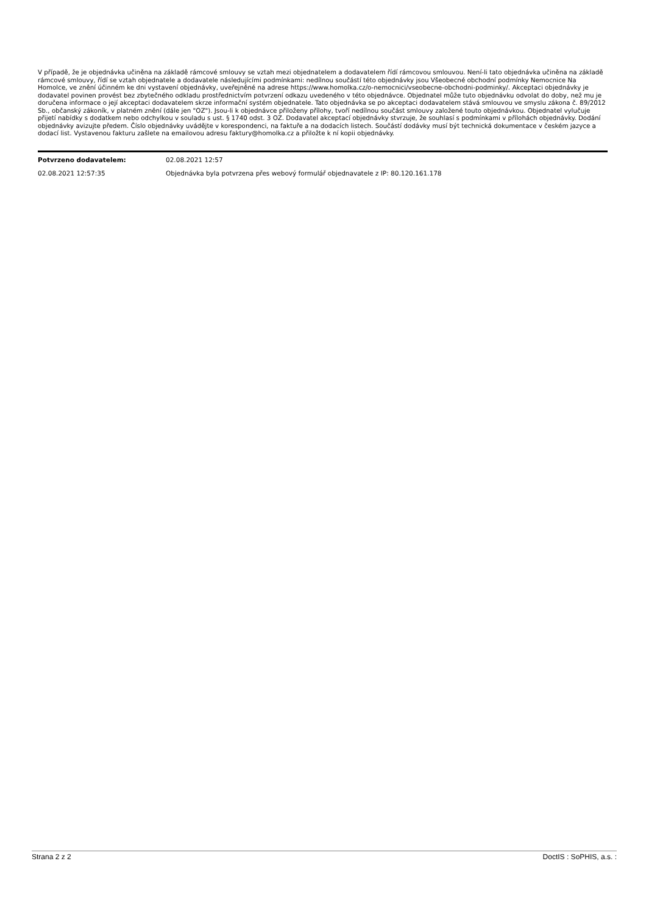V případě, že je objednávka učiněna na základě rámcové smlouvy se vztah mezi objednatelem a dodavatelem řídí rámcovou smlouvou. Není-li tato objednávka učiněna na základě rámcové smlouvy, řídí se vztah objednatele a dodavatele následujícími podmínkami: nedílnou součástí této objednávky jsou Všeobecné obchodní podmínky Nemocnice Na Homolce, ve znění účinném ke dni vystavení objednávky, uveřejněné na adrese https://www.homolka.cz/o-nemocnici/vseobecne-obchodni-podminky/. Akceptaci objednávky je dodavatel povinen provést bez zbytečného odkladu prostřednictvím potvrzení odkazu uvedeného v této objednávce. Objednatel může tuto objednávku odvolat do doby, než mu je doručena informace o její akceptaci dodavatelem skrze informační systém objednatele. Tato objednávka se po akceptaci dodavatelem stává smlouvou ve smyslu zákona č. 89/2012 Sb., občanský zákoník, v platném znění (dále jen "OZ"). Jsou-li k objednávce přiloženy přílohy, tvoří nedílnou součást smlouvy založené touto objednávkou. Objednatel vylučuje přijetí nabídky s dodatkem nebo odchylkou v souladu s ust. § 1740 odst. 3 OZ. Dodavatel akceptací objednávky stvrzuje, že souhlasí s podmínkami v přílohách objednávky. Dodání objednávky avizujte předem. Číslo objednávky uvádějte v korespondenci, na faktuře a na dodacích listech. Součástí dodávky musí být technická dokumentace v českém jazyce a dodací list. Vystavenou fakturu zašlete na emailovou adresu faktury@homolka.cz a přiložte k ní kopii objednávky.
Potvrzeno dodavatelem: 02.08.2021 12:57
02.08.2021 12:57:35 Objednávka byla potvrzena přes webový formulář objednavatele z IP: 80.120.161.178
Strana 2 z 2 DoctIS : SoPHIS, a.s. :